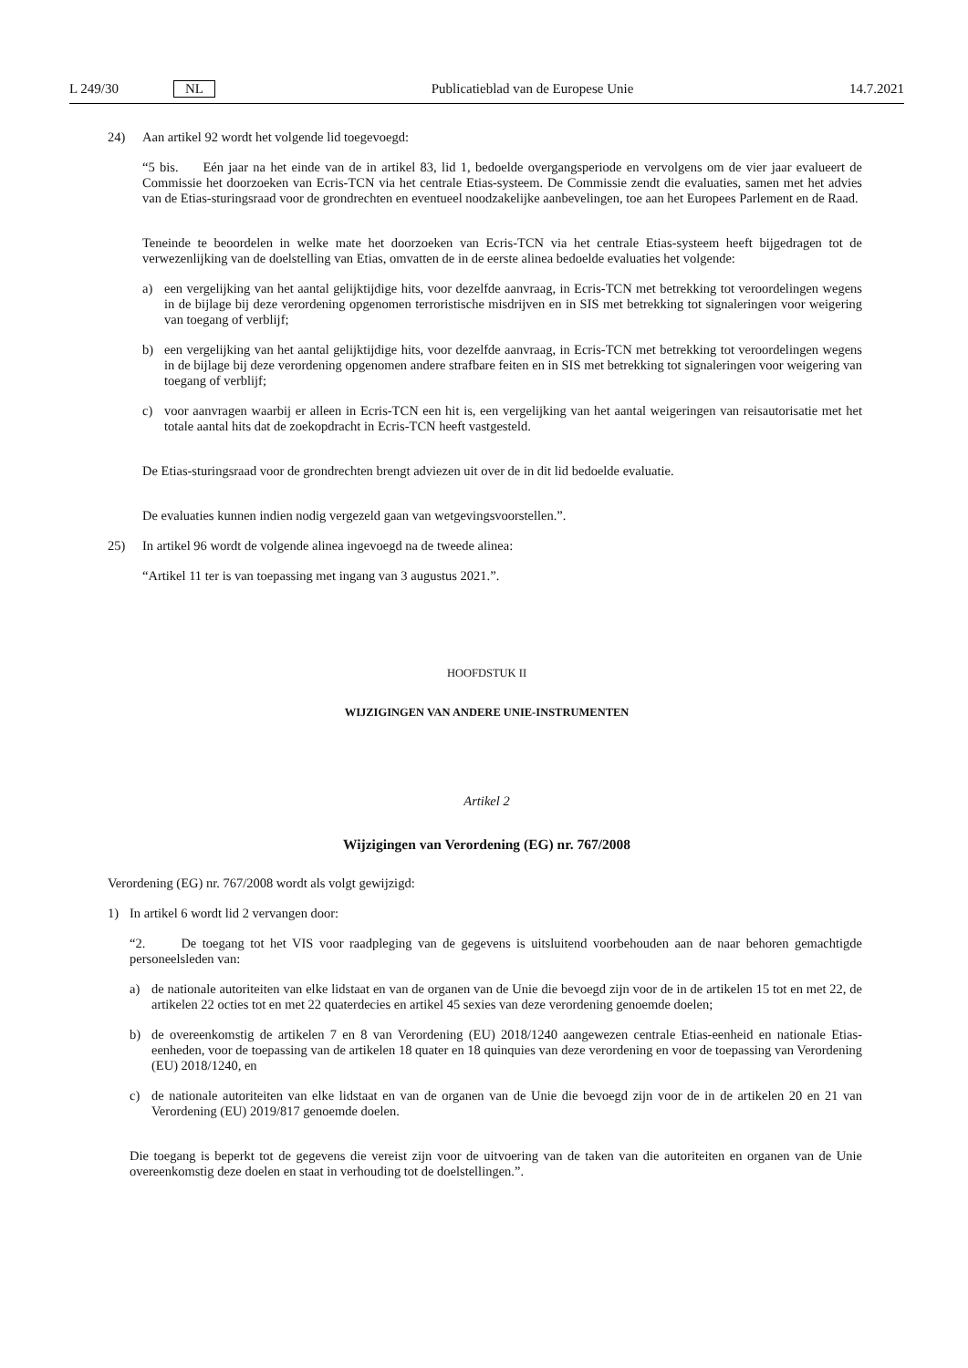L 249/30 NL
Publicatieblad van de Europese Unie 14.7.2021
24) Aan artikel 92 wordt het volgende lid toegevoegd:
“5 bis. Eén jaar na het einde van de in artikel 83, lid 1, bedoelde overgangsperiode en vervolgens om de vier jaar evalueert de Commissie het doorzoeken van Ecris-TCN via het centrale Etias-systeem. De Commissie zendt die evaluaties, samen met het advies van de Etias-sturingsraad voor de grondrechten en eventueel noodzakelijke aanbevelingen, toe aan het Europees Parlement en de Raad.
Teneinde te beoordelen in welke mate het doorzoeken van Ecris-TCN via het centrale Etias-systeem heeft bijgedragen tot de verwezenlijking van de doelstelling van Etias, omvatten de in de eerste alinea bedoelde evaluaties het volgende:
a) een vergelijking van het aantal gelijktijdige hits, voor dezelfde aanvraag, in Ecris-TCN met betrekking tot veroordelingen wegens in de bijlage bij deze verordening opgenomen terroristische misdrijven en in SIS met betrekking tot signaleringen voor weigering van toegang of verblijf;
b) een vergelijking van het aantal gelijktijdige hits, voor dezelfde aanvraag, in Ecris-TCN met betrekking tot veroordelingen wegens in de bijlage bij deze verordening opgenomen andere strafbare feiten en in SIS met betrekking tot signaleringen voor weigering van toegang of verblijf;
c) voor aanvragen waarbij er alleen in Ecris-TCN een hit is, een vergelijking van het aantal weigeringen van reisautorisatie met het totale aantal hits dat de zoekopdracht in Ecris-TCN heeft vastgesteld.
De Etias-sturingsraad voor de grondrechten brengt adviezen uit over de in dit lid bedoelde evaluatie.
De evaluaties kunnen indien nodig vergezeld gaan van wetgevingsvoorstellen.”.
25) In artikel 96 wordt de volgende alinea ingevoegd na de tweede alinea:
“Artikel 11 ter is van toepassing met ingang van 3 augustus 2021.”.
HOOFDSTUK II
WIJZIGINGEN VAN ANDERE UNIE-INSTRUMENTEN
Artikel 2
Wijzigingen van Verordening (EG) nr. 767/2008
Verordening (EG) nr. 767/2008 wordt als volgt gewijzigd:
1) In artikel 6 wordt lid 2 vervangen door:
“2. De toegang tot het VIS voor raadpleging van de gegevens is uitsluitend voorbehouden aan de naar behoren gemachtigde personeelsleden van:
a) de nationale autoriteiten van elke lidstaat en van de organen van de Unie die bevoegd zijn voor de in de artikelen 15 tot en met 22, de artikelen 22 octies tot en met 22 quaterdecies en artikel 45 sexies van deze verordening genoemde doelen;
b) de overeenkomstig de artikelen 7 en 8 van Verordening (EU) 2018/1240 aangewezen centrale Etias-eenheid en nationale Etias-eenheden, voor de toepassing van de artikelen 18 quater en 18 quinquies van deze verordening en voor de toepassing van Verordening (EU) 2018/1240, en
c) de nationale autoriteiten van elke lidstaat en van de organen van de Unie die bevoegd zijn voor de in de artikelen 20 en 21 van Verordening (EU) 2019/817 genoemde doelen.
Die toegang is beperkt tot de gegevens die vereist zijn voor de uitvoering van de taken van die autoriteiten en organen van de Unie overeenkomstig deze doelen en staat in verhouding tot de doelstellingen.”.